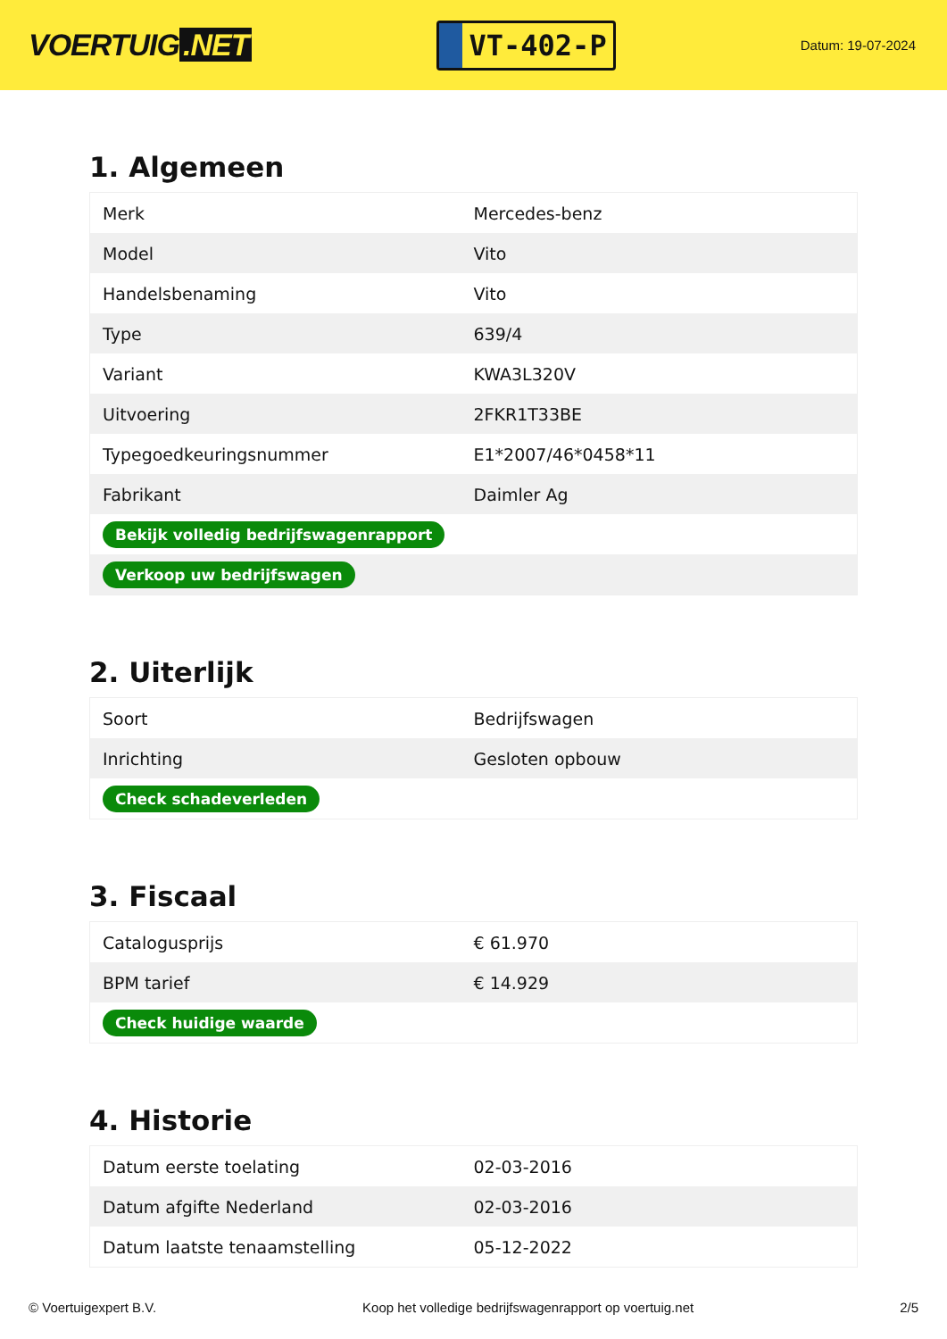VOERTUIG.NET
VT-402-P
Datum: 19-07-2024
1. Algemeen
| Merk | Mercedes-benz |
| Model | Vito |
| Handelsbenaming | Vito |
| Type | 639/4 |
| Variant | KWA3L320V |
| Uitvoering | 2FKR1T33BE |
| Typegoedkeuringsnummer | E1*2007/46*0458*11 |
| Fabrikant | Daimler Ag |
| Bekijk volledig bedrijfswagenrapport | |
| Verkoop uw bedrijfswagen | |
2. Uiterlijk
| Soort | Bedrijfswagen |
| Inrichting | Gesloten opbouw |
| Check schadeverleden | |
3. Fiscaal
| Catalogusprijs | € 61.970 |
| BPM tarief | € 14.929 |
| Check huidige waarde | |
4. Historie
| Datum eerste toelating | 02-03-2016 |
| Datum afgifte Nederland | 02-03-2016 |
| Datum laatste tenaamstelling | 05-12-2022 |
© Voertuigexpert B.V. Koop het volledige bedrijfswagenrapport op voertuig.net 2/5